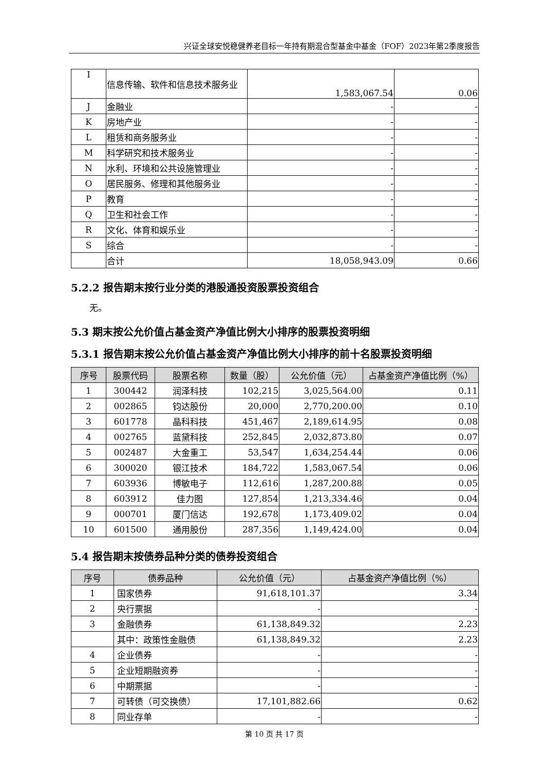兴证全球安悦稳健养老目标一年持有期混合型基金中基金（FOF）2023年第2季度报告
| I | 信息传输、软件和信息技术服务业 | 1,583,067.54 | 0.06 |
| J | 金融业 | - | - |
| K | 房地产业 | - | - |
| L | 租赁和商务服务业 | - | - |
| M | 科学研究和技术服务业 | - | - |
| N | 水利、环境和公共设施管理业 | - | - |
| O | 居民服务、修理和其他服务业 | - | - |
| P | 教育 | - | - |
| Q | 卫生和社会工作 | - | - |
| R | 文化、体育和娱乐业 | - | - |
| S | 综合 | - | - |
| | 合计 | 18,058,943.09 | 0.66 |
5.2.2 报告期末按行业分类的港股通投资股票投资组合
无。
5.3 期末按公允价值占基金资产净值比例大小排序的股票投资明细
5.3.1 报告期末按公允价值占基金资产净值比例大小排序的前十名股票投资明细
| 序号 | 股票代码 | 股票名称 | 数量（股） | 公允价值（元） | 占基金资产净值比例（%） |
| --- | --- | --- | --- | --- | --- |
| 1 | 300442 | 润泽科技 | 102,215 | 3,025,564.00 | 0.11 |
| 2 | 002865 | 钧达股份 | 20,000 | 2,770,200.00 | 0.10 |
| 3 | 601778 | 晶科科技 | 451,467 | 2,189,614.95 | 0.08 |
| 4 | 002765 | 蓝黛科技 | 252,845 | 2,032,873.80 | 0.07 |
| 5 | 002487 | 大金重工 | 53,547 | 1,634,254.44 | 0.06 |
| 6 | 300020 | 银江技术 | 184,722 | 1,583,067.54 | 0.06 |
| 7 | 603936 | 博敏电子 | 112,616 | 1,287,200.88 | 0.05 |
| 8 | 603912 | 佳力图 | 127,854 | 1,213,334.46 | 0.04 |
| 9 | 000701 | 厦门信达 | 192,678 | 1,173,409.02 | 0.04 |
| 10 | 601500 | 通用股份 | 287,356 | 1,149,424.00 | 0.04 |
5.4 报告期末按债券品种分类的债券投资组合
| 序号 | 债券品种 | 公允价值（元） | 占基金资产净值比例（%） |
| --- | --- | --- | --- |
| 1 | 国家债券 | 91,618,101.37 | 3.34 |
| 2 | 央行票据 | - | - |
| 3 | 金融债券 | 61,138,849.32 | 2.23 |
| | 其中：政策性金融债 | 61,138,849.32 | 2.23 |
| 4 | 企业债券 | - | - |
| 5 | 企业短期融资券 | - | - |
| 6 | 中期票据 | - | - |
| 7 | 可转债（可交换债） | 17,101,882.66 | 0.62 |
| 8 | 同业存单 | - | - |
第 10 页 共 17 页